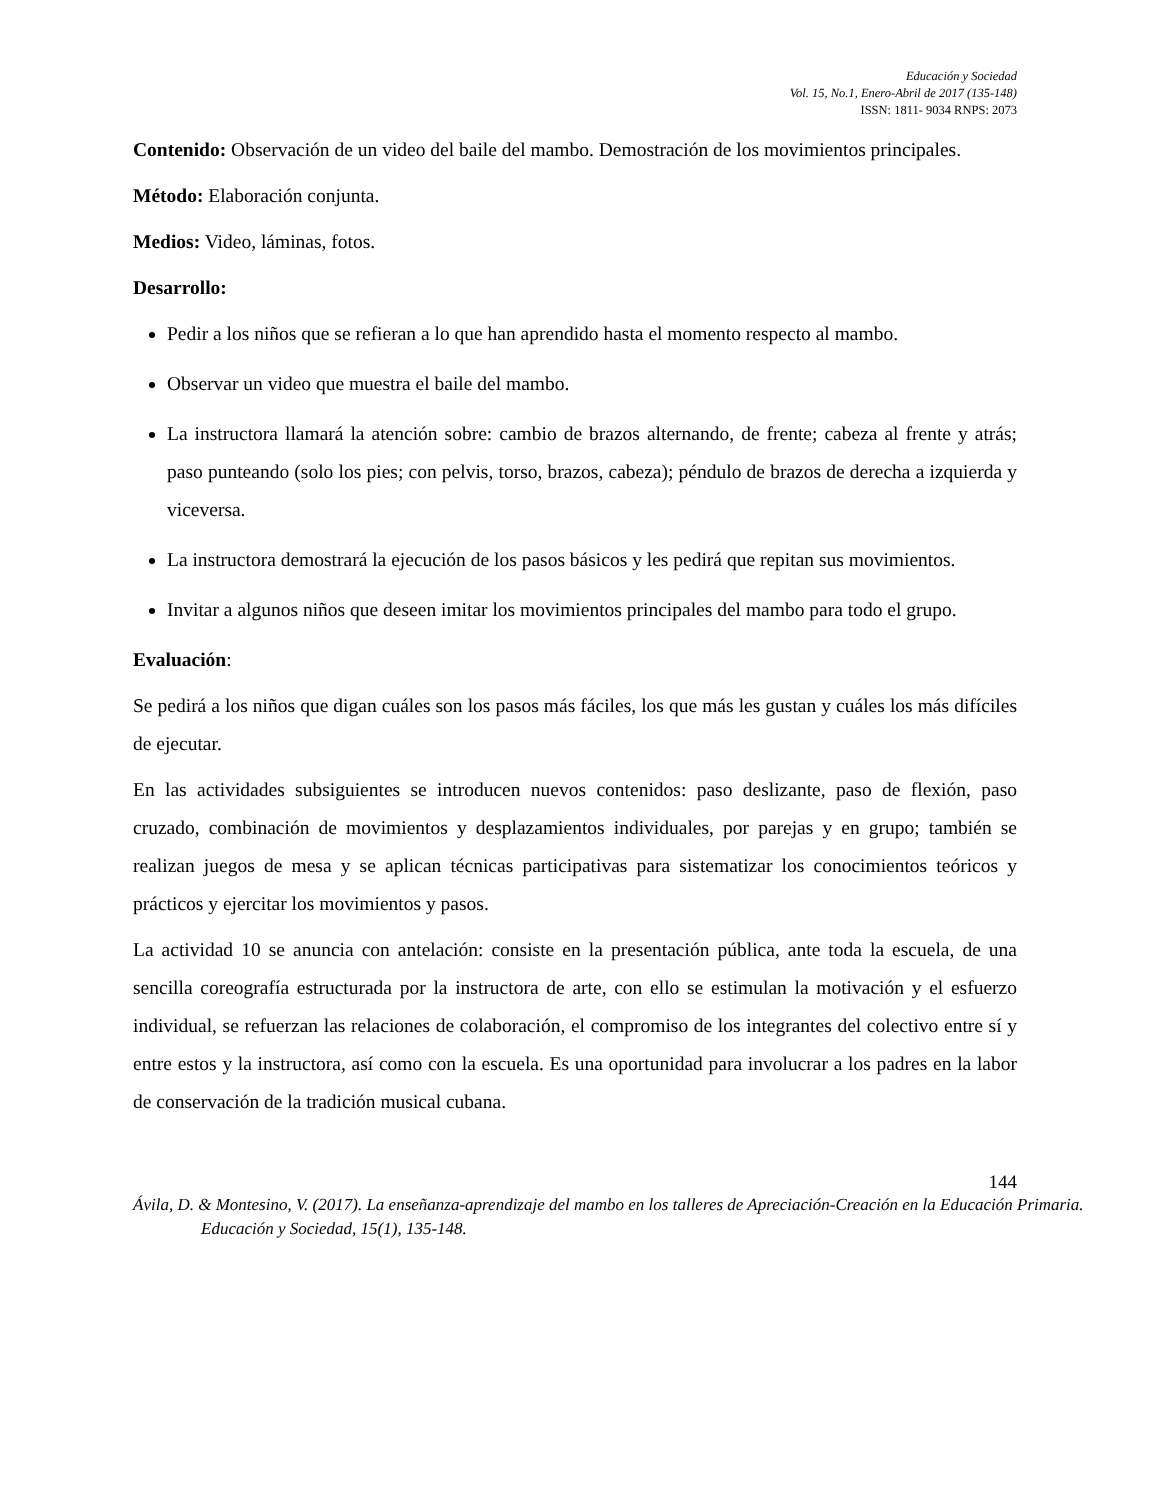Educación y Sociedad
Vol. 15, No.1, Enero-Abril de 2017 (135-148)
ISSN: 1811- 9034 RNPS: 2073
Contenido: Observación de un video del baile del mambo. Demostración de los movimientos principales.
Método: Elaboración conjunta.
Medios: Video, láminas, fotos.
Desarrollo:
Pedir a los niños que se refieran a lo que han aprendido hasta el momento respecto al mambo.
Observar un video que muestra el baile del mambo.
La instructora llamará la atención sobre: cambio de brazos alternando, de frente; cabeza al frente y atrás; paso punteando (solo los pies; con pelvis, torso, brazos, cabeza); péndulo de brazos de derecha a izquierda y viceversa.
La instructora demostrará la ejecución de los pasos básicos y les pedirá que repitan sus movimientos.
Invitar a algunos niños que deseen imitar los movimientos principales del mambo para todo el grupo.
Evaluación:
Se pedirá a los niños que digan cuáles son los pasos más fáciles, los que más les gustan y cuáles los más difíciles de ejecutar.
En las actividades subsiguientes se introducen nuevos contenidos: paso deslizante, paso de flexión, paso cruzado, combinación de movimientos y desplazamientos individuales, por parejas y en grupo; también se realizan juegos de mesa y se aplican técnicas participativas para sistematizar los conocimientos teóricos y prácticos y ejercitar los movimientos y pasos.
La actividad 10 se anuncia con antelación: consiste en la presentación pública, ante toda la escuela, de una sencilla coreografía estructurada por la instructora de arte, con ello se estimulan la motivación y el esfuerzo individual, se refuerzan las relaciones de colaboración, el compromiso de los integrantes del colectivo entre sí y entre estos y la instructora, así como con la escuela. Es una oportunidad para involucrar a los padres en la labor de conservación de la tradición musical cubana.
144
Ávila, D. & Montesino, V. (2017). La enseñanza-aprendizaje del mambo en los talleres de Apreciación-Creación en la Educación Primaria. Educación y Sociedad, 15(1), 135-148.